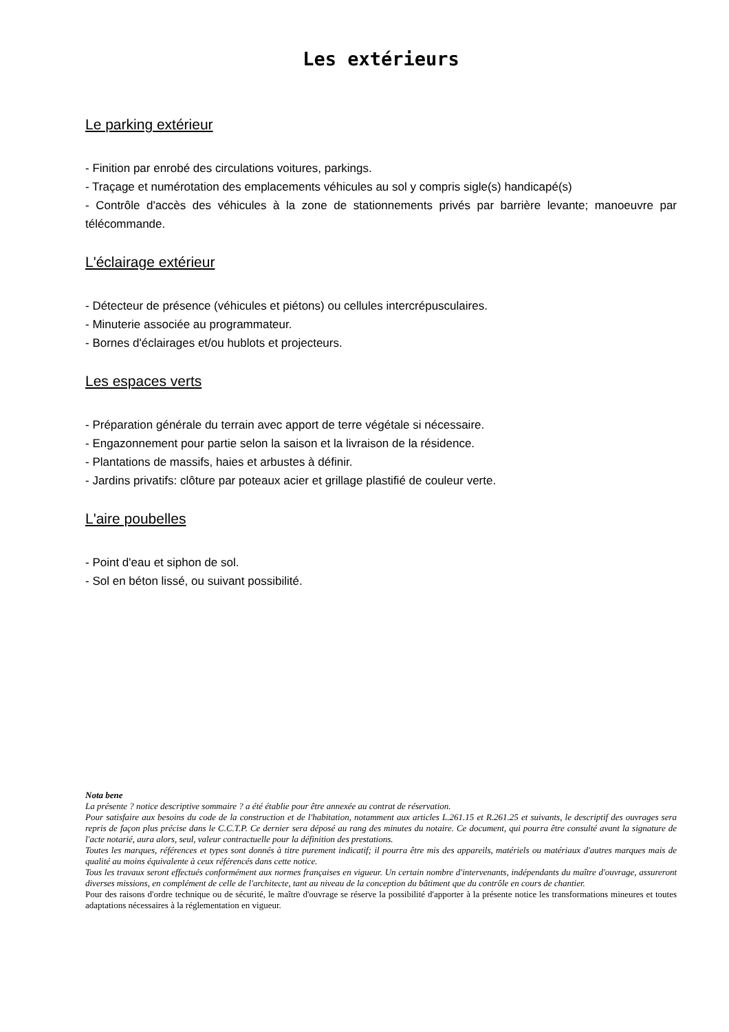Les extérieurs
Le parking extérieur
- Finition par enrobé des circulations voitures, parkings.
- Traçage et numérotation des emplacements véhicules au sol y compris sigle(s) handicapé(s)
- Contrôle d'accès des véhicules à la zone de stationnements privés par barrière levante; manoeuvre par télécommande.
L'éclairage extérieur
- Détecteur de présence (véhicules et piétons) ou cellules intercrépusculaires.
- Minuterie associée au programmateur.
- Bornes d'éclairages et/ou hublots et projecteurs.
Les espaces verts
- Préparation générale du terrain avec apport de terre végétale si nécessaire.
- Engazonnement pour partie selon la saison et la livraison de la résidence.
- Plantations de massifs, haies et arbustes à définir.
- Jardins privatifs: clôture par poteaux acier et grillage plastifié de couleur verte.
L'aire poubelles
- Point d'eau et siphon de sol.
- Sol en béton lissé, ou suivant possibilité.
Nota bene
La présente ? notice descriptive sommaire ? a été établie pour être annexée au contrat de réservation.
Pour satisfaire aux besoins du code de la construction et de l'habitation, notamment aux articles L.261.15 et R.261.25 et suivants, le descriptif des ouvrages sera repris de façon plus précise dans le C.C.T.P. Ce dernier sera déposé au rang des minutes du notaire. Ce document, qui pourra être consulté avant la signature de l'acte notarié, aura alors, seul, valeur contractuelle pour la définition des prestations.
Toutes les marques, références et types sont donnés à titre purement indicatif; il pourra être mis des appareils, matériels ou matériaux d'autres marques mais de qualité au moins équivalente à ceux référencés dans cette notice.
Tous les travaux seront effectués conformément aux normes françaises en vigueur. Un certain nombre d'intervenants, indépendants du maître d'ouvrage, assureront diverses missions, en complément de celle de l'architecte, tant au niveau de la conception du bâtiment que du contrôle en cours de chantier.
Pour des raisons d'ordre technique ou de sécurité, le maître d'ouvrage se réserve la possibilité d'apporter à la présente notice les transformations mineures et toutes adaptations nécessaires à la réglementation en vigueur.